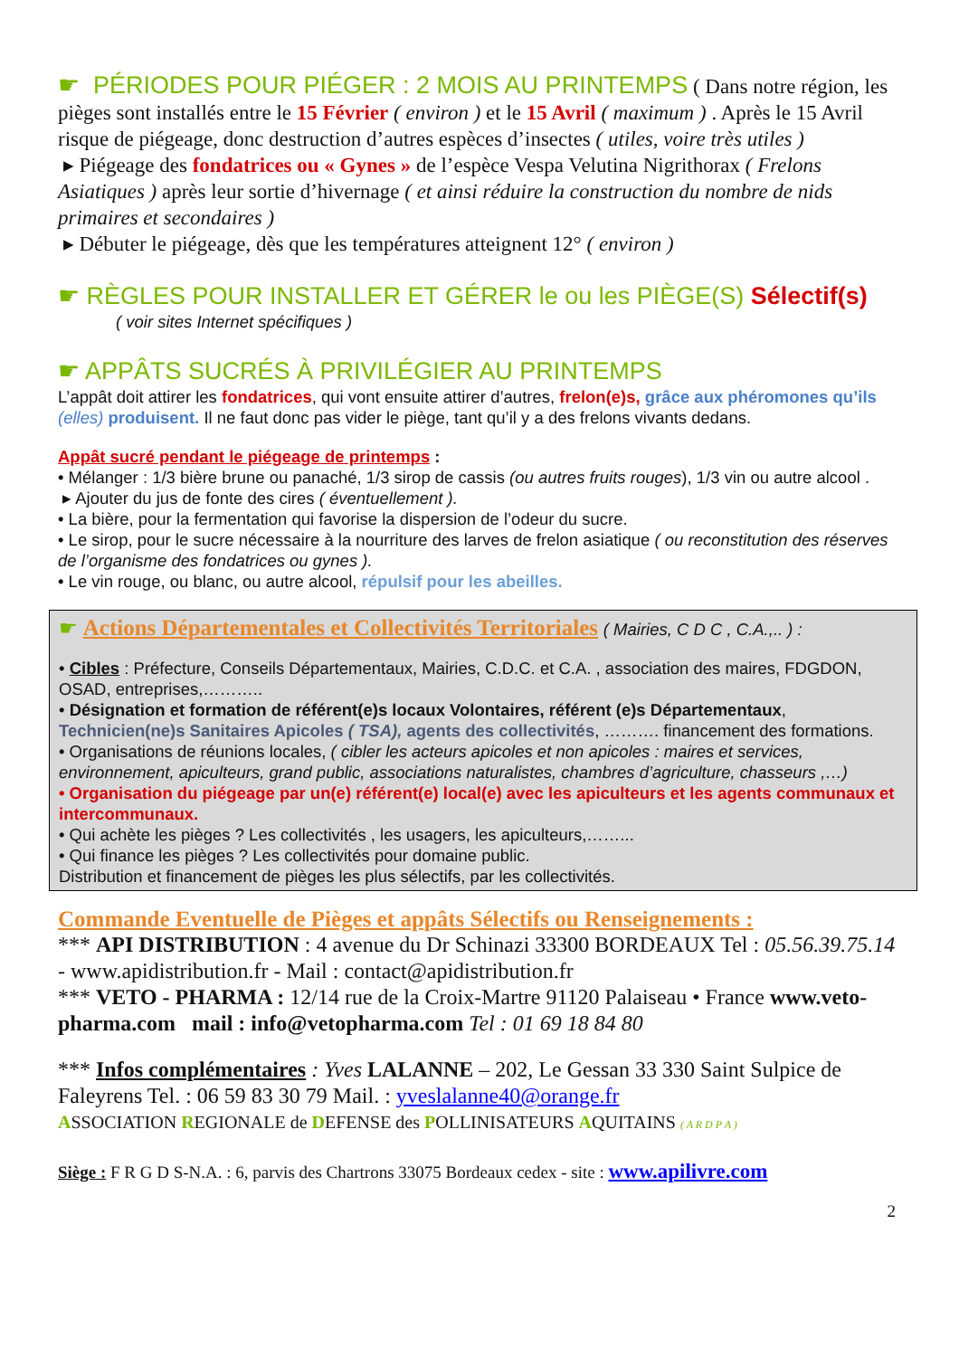☛ PÉRIODES POUR PIÉGER : 2 MOIS AU PRINTEMPS ( Dans notre région, les pièges sont installés entre le 15 Février ( environ ) et le 15 Avril ( maximum ) . Après le 15 Avril risque de piégeage, donc destruction d’autres espèces d’insectes ( utiles, voire très utiles )
▸ Piégeage des fondatrices ou « Gynes » de l’espèce Vespa Velutina Nigrithorax ( Frelons Asiatiques ) après leur sortie d’hivernage ( et ainsi réduire la construction du nombre de nids primaires et secondaires )
▸ Débuter le piégeage, dès que les températures atteignent 12° ( environ )
☛ RÈGLES POUR INSTALLER ET GÉRER le ou les PIÈGE(S) Sélectif(s)
( voir sites Internet spécifiques )
☛ APPÂTS SUCRÉS À PRIVILÉGIER AU PRINTEMPS
L’appât doit attirer les fondatrices, qui vont ensuite attirer d’autres, frelon(e)s, grâce aux phéromones qu’ils (elles) produisent. Il ne faut donc pas vider le piège, tant qu’il y a des frelons vivants dedans.
Appât sucré pendant le piégeage de printemps :
• Mélanger : 1/3 bière brune ou panaché, 1/3 sirop de cassis (ou autres fruits rouges), 1/3 vin ou autre alcool .
▸ Ajouter du jus de fonte des cires ( éventuellement ).
• La bière, pour la fermentation qui favorise la dispersion de l’odeur du sucre.
• Le sirop, pour le sucre nécessaire à la nourriture des larves de frelon asiatique ( ou reconstitution des réserves de l’organisme des fondatrices ou gynes ).
• Le vin rouge, ou blanc, ou autre alcool, répulsif pour les abeilles.
☛ Actions Départementales et Collectivités Territoriales ( Mairies, C D C , C.A.,.. ) :
• Cibles : Préfecture, Conseils Départementaux, Mairies, C.D.C. et C.A. , association des maires, FDGDON, OSAD, entreprises,………..
• Désignation et formation de référent(e)s locaux Volontaires, référent (e)s Départementaux, Technicien(ne)s Sanitaires Apicoles ( TSA), agents des collectivités, ………. financement des formations.
• Organisations de réunions locales, ( cibler les acteurs apicoles et non apicoles : maires et services, environnement, apiculteurs, grand public, associations naturalistes, chambres d’agriculture, chasseurs ,…)
• Organisation du piégeage par un(e) référent(e) local(e) avec les apiculteurs et les agents communaux et intercommunaux.
• Qui achète les pièges ? Les collectivités , les usagers, les apiculteurs,……...
• Qui finance les pièges ? Les collectivités pour domaine public.
Distribution et financement de pièges les plus sélectifs, par les collectivités.
Commande Eventuelle de Pièges et appâts Sélectifs ou Renseignements :
*** API DISTRIBUTION : 4 avenue du Dr Schinazi 33300 BORDEAUX Tel : 05.56.39.75.14 - www.apidistribution.fr - Mail : contact@apidistribution.fr
*** VETO - PHARMA : 12/14 rue de la Croix-Martre 91120 Palaiseau • France www.veto-pharma.com mail : info@vetopharma.com Tel : 01 69 18 84 80
*** Infos complémentaires : Yves LALANNE – 202, Le Gessan 33 330 Saint Sulpice de Faleyrens Tel. : 06 59 83 30 79 Mail. : yveslalanne40@orange.fr
ASSOCIATION REGIONALE de DEFENSE des POLLINISATEURS AQUITAINS ( A R D P A )
Siège : F R G D S-N.A. : 6, parvis des Chartrons 33075 Bordeaux cedex - site : www.apilivre.com
2